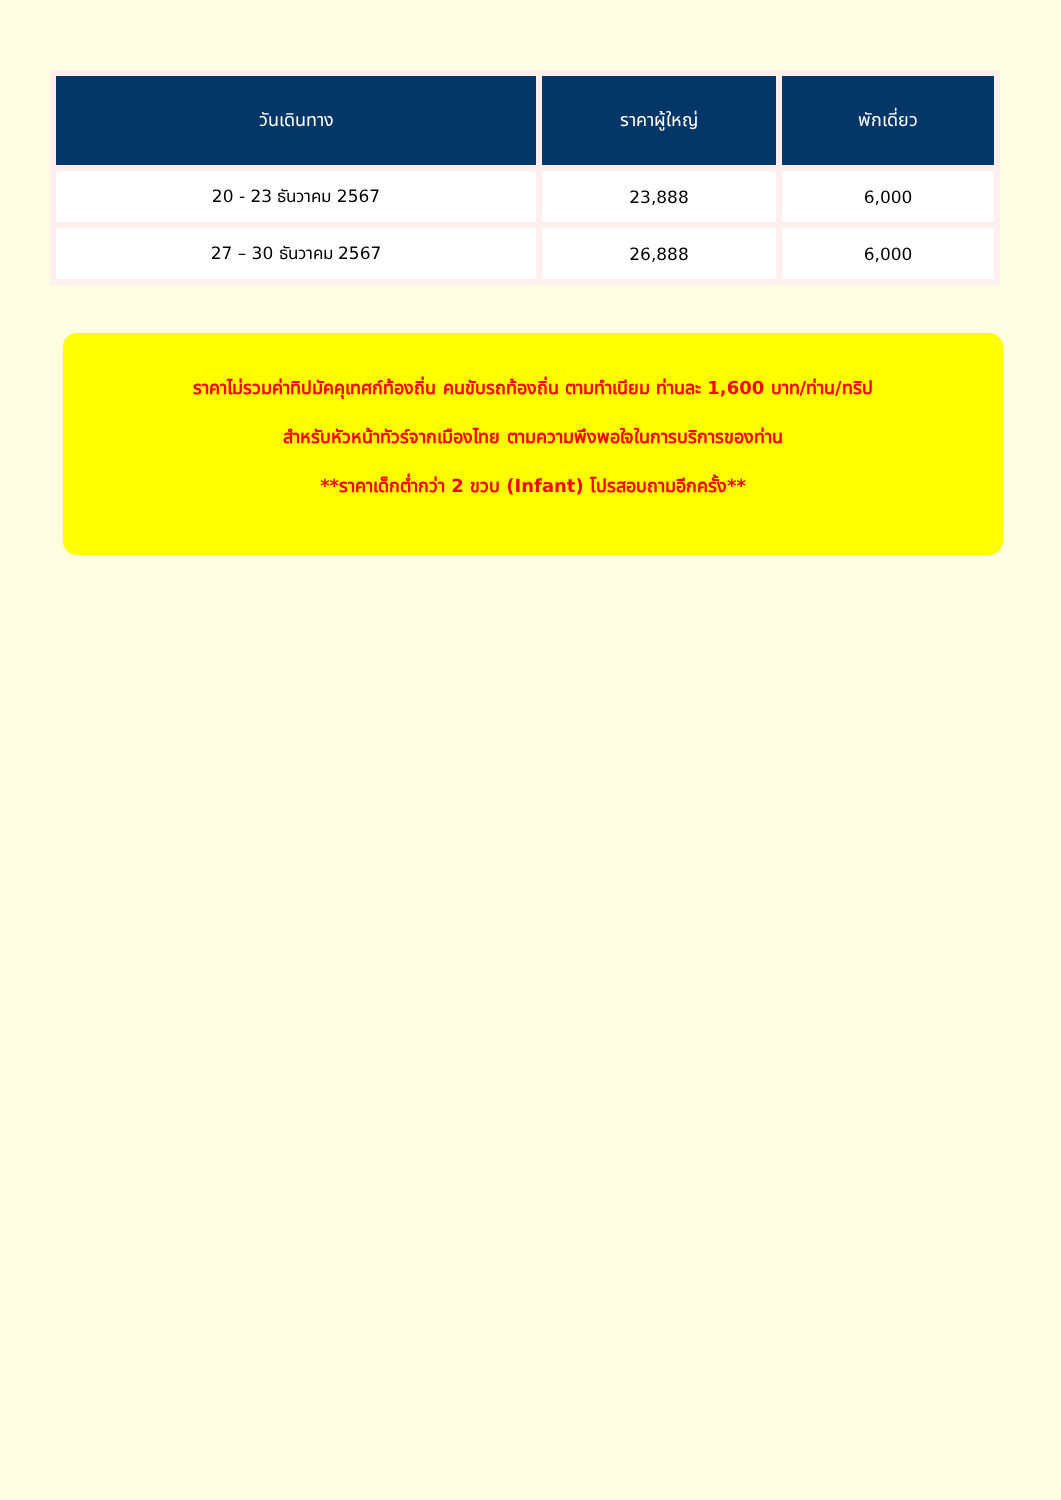| วันเดินทาง | ราคาผู้ใหญ่ | พักเดี่ยว |
| --- | --- | --- |
| 20 - 23 ธันวาคม 2567 | 23,888 | 6,000 |
| 27 – 30 ธันวาคม 2567 | 26,888 | 6,000 |
ราคาไม่รวมค่าทิปมัคคุเทศก์ท้องถิ่น คนขับรถท้องถิ่น ตามทำเนียม ท่านละ 1,600 บาท/ท่าน/ทริป
สำหรับหัวหน้าทัวร์จากเมืองไทย ตามความพึงพอใจในการบริการของท่าน
**ราคาเด็กต่ำกว่า 2 ขวบ (Infant) โปรสอบถามอีกครั้ง**